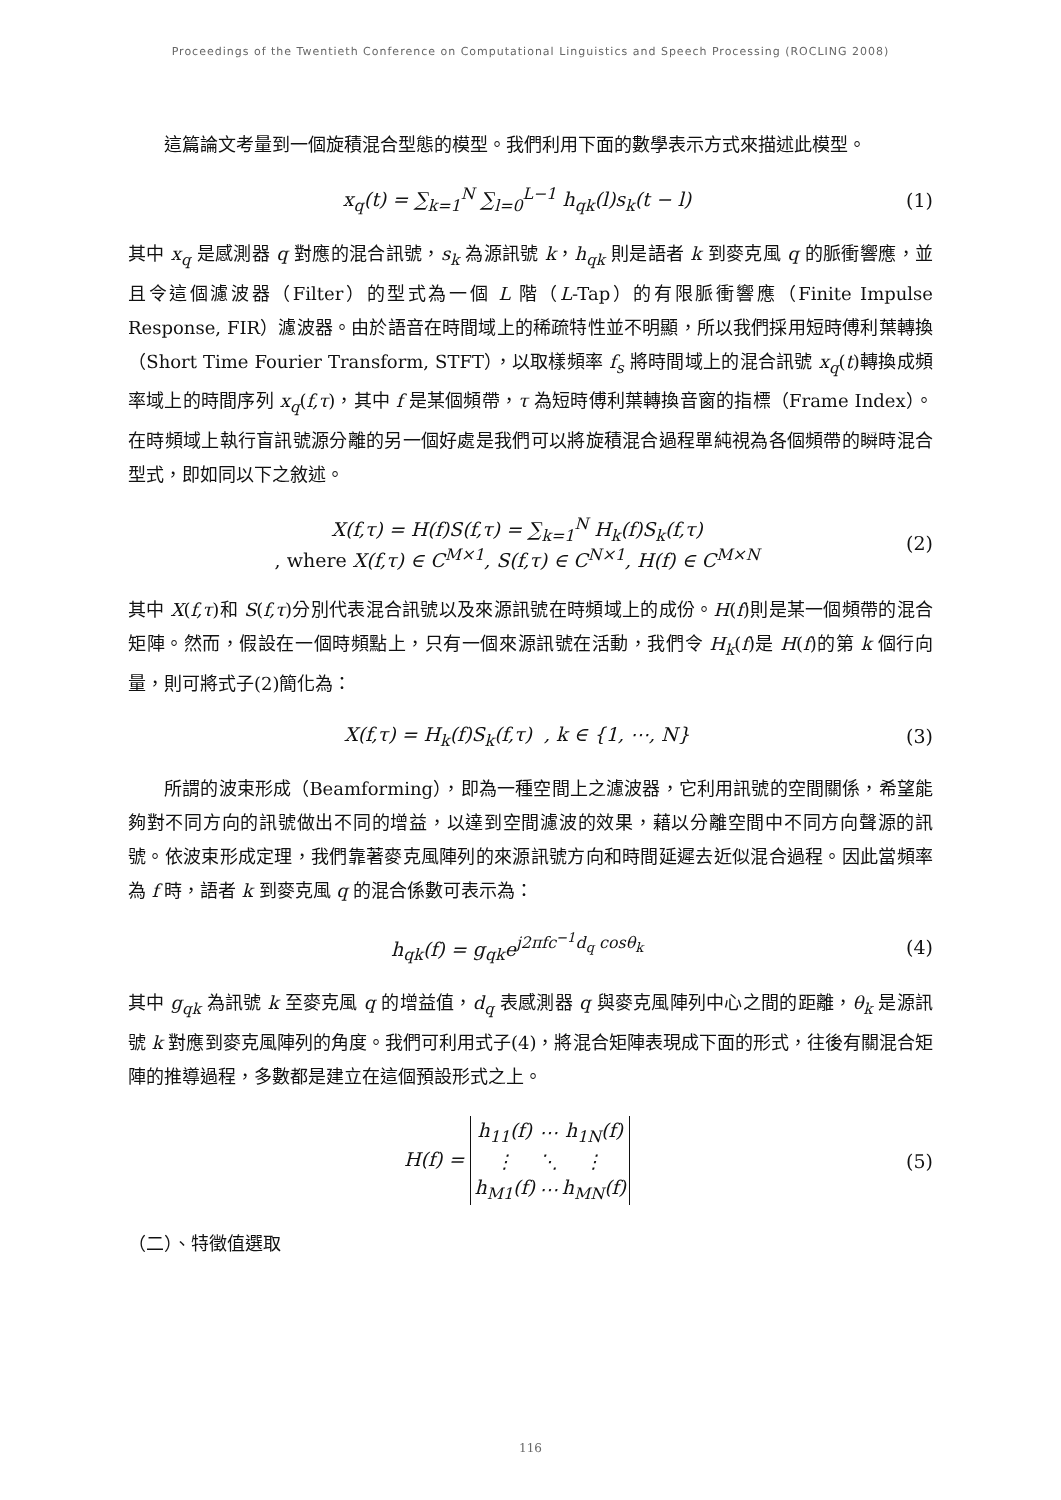Proceedings of the Twentieth Conference on Computational Linguistics and Speech Processing (ROCLING 2008)
這篇論文考量到一個旋積混合型態的模型。我們利用下面的數學表示方式來描述此模型。
x<sub>q</sub>(t) = ∑<sub>k=1</sub><sup>N</sup> ∑<sub>l=0</sub><sup>L−1</sup> h<sub>qk</sub>(l)s<sub>k</sub>(t − l) (1)
其中 x<sub>q</sub> 是感測器 q 對應的混合訊號，s<sub>k</sub> 為源訊號 k，h<sub>qk</sub> 則是語者 k 到麥克風 q 的脈衝響應，並且令這個濾波器（Filter）的型式為一個 L 階（L-Tap）的有限脈衝響應（Finite Impulse Response, FIR）濾波器。由於語音在時間域上的稀疏特性並不明顯，所以我們採用短時傅利葉轉換（Short Time Fourier Transform, STFT），以取樣頻率 f<sub>s</sub> 將時間域上的混合訊號 x<sub>q</sub>(t)轉換成頻率域上的時間序列 x<sub>q</sub>(f,τ)，其中 f 是某個頻帶，τ 為短時傅利葉轉換音窗的指標（Frame Index）。在時頻域上執行盲訊號源分離的另一個好處是我們可以將旋積混合過程單純視為各個頻帶的瞬時混合型式，即如同以下之敘述。
X(f,τ) = H(f)S(f,τ) = ∑<sub>k=1</sub><sup>N</sup> H<sub>k</sub>(f)S<sub>k</sub>(f,τ)
, where X(f,τ) ∈ C<sup>M×1</sup>, S(f,τ) ∈ C<sup>N×1</sup>, H(f) ∈ C<sup>M×N</sup> (2)
其中 X(f,τ)和 S(f,τ)分別代表混合訊號以及來源訊號在時頻域上的成份。H(f)則是某一個頻帶的混合矩陣。然而，假設在一個時頻點上，只有一個來源訊號在活動，我們令 H<sub>k</sub>(f)是 H(f)的第 k 個行向量，則可將式子(2)簡化為：
X(f,τ) = H<sub>k</sub>(f)S<sub>k</sub>(f,τ) , k ∈ {1, ⋯, N} (3)
所謂的波束形成（Beamforming），即為一種空間上之濾波器，它利用訊號的空間關係，希望能夠對不同方向的訊號做出不同的增益，以達到空間濾波的效果，藉以分離空間中不同方向聲源的訊號。依波束形成定理，我們靠著麥克風陣列的來源訊號方向和時間延遲去近似混合過程。因此當頻率為 f 時，語者 k 到麥克風 q 的混合係數可表示為：
h<sub>qk</sub>(f) = g<sub>qk</sub>e<sup>j2πfc<sup>−1</sup>d<sub>q</sub> cosθ<sub>k</sub></sup> (4)
其中 g<sub>qk</sub> 為訊號 k 至麥克風 q 的增益值，d<sub>q</sub> 表感測器 q 與麥克風陣列中心之間的距離，θ<sub>k</sub> 是源訊號 k 對應到麥克風陣列的角度。我們可利用式子(4)，將混合矩陣表現成下面的形式，往後有關混合矩陣的推導過程，多數都是建立在這個預設形式之上。
H(f) =
| h<sub>11</sub>(f) | ⋯ | h<sub>1N</sub>(f) |
| ⋮ | ⋱ | ⋮ |
| h<sub>M1</sub>(f) | ⋯ | h<sub>MN</sub>(f) |
(5)
（二）、特徵值選取
116